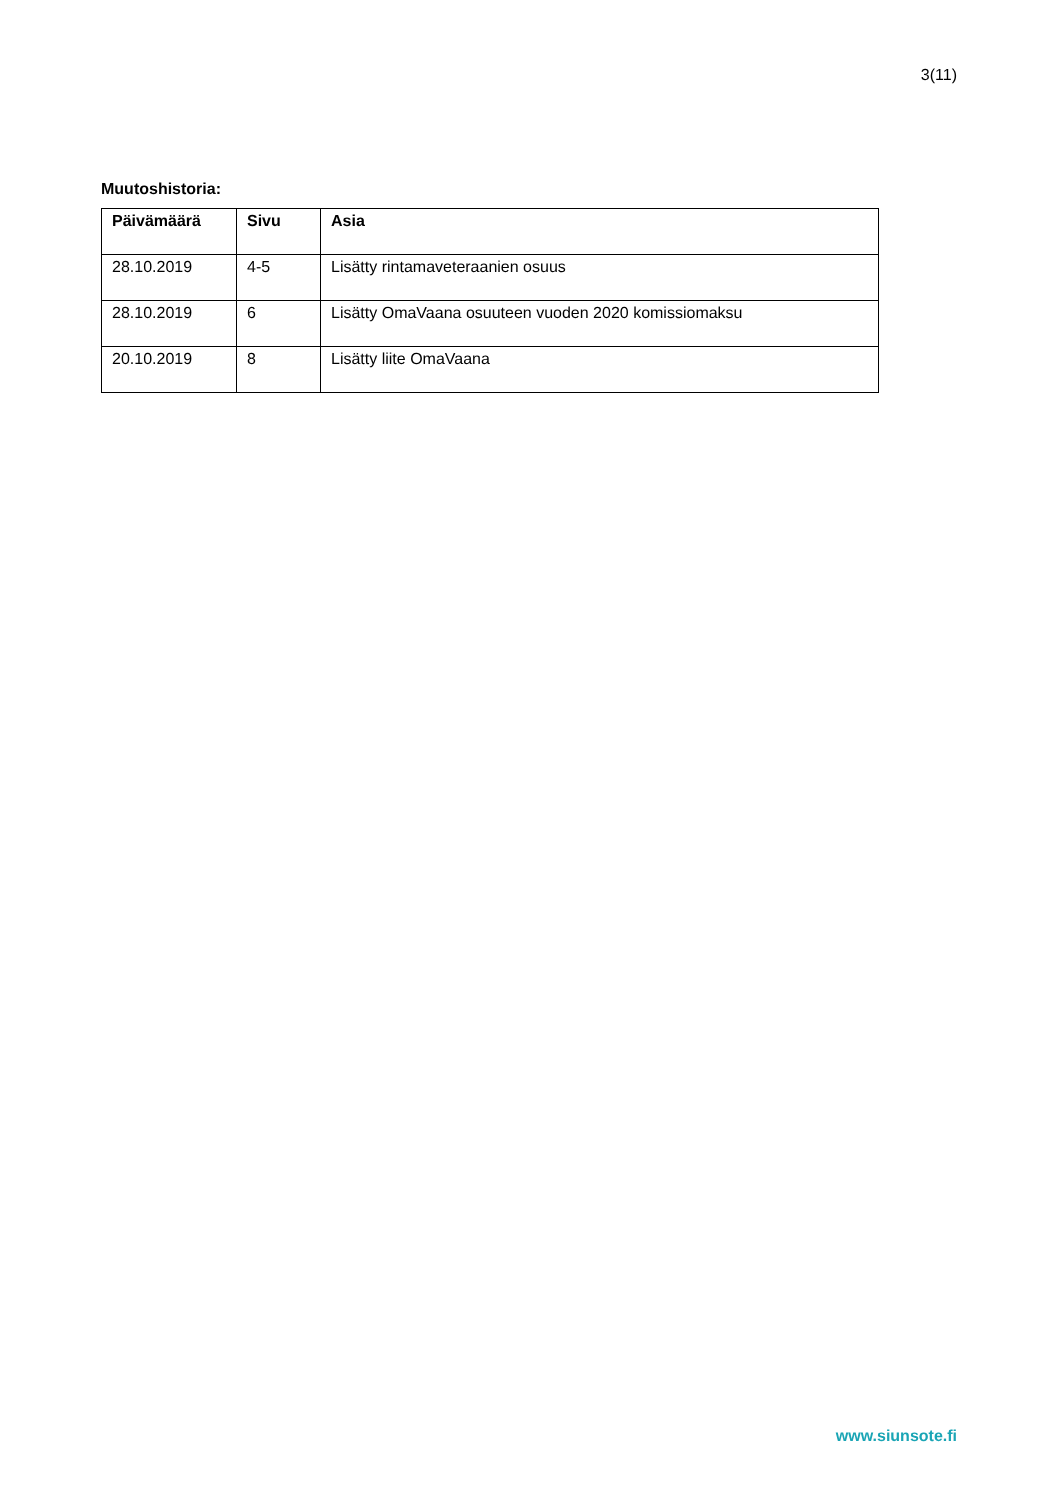3(11)
Muutoshistoria:
| Päivämäärä | Sivu | Asia |
| --- | --- | --- |
| 28.10.2019 | 4-5 | Lisätty rintamaveteraanien osuus |
| 28.10.2019 | 6 | Lisätty OmaVaana osuuteen vuoden 2020 komissiomaksu |
| 20.10.2019 | 8 | Lisätty liite OmaVaana |
www.siunsote.fi